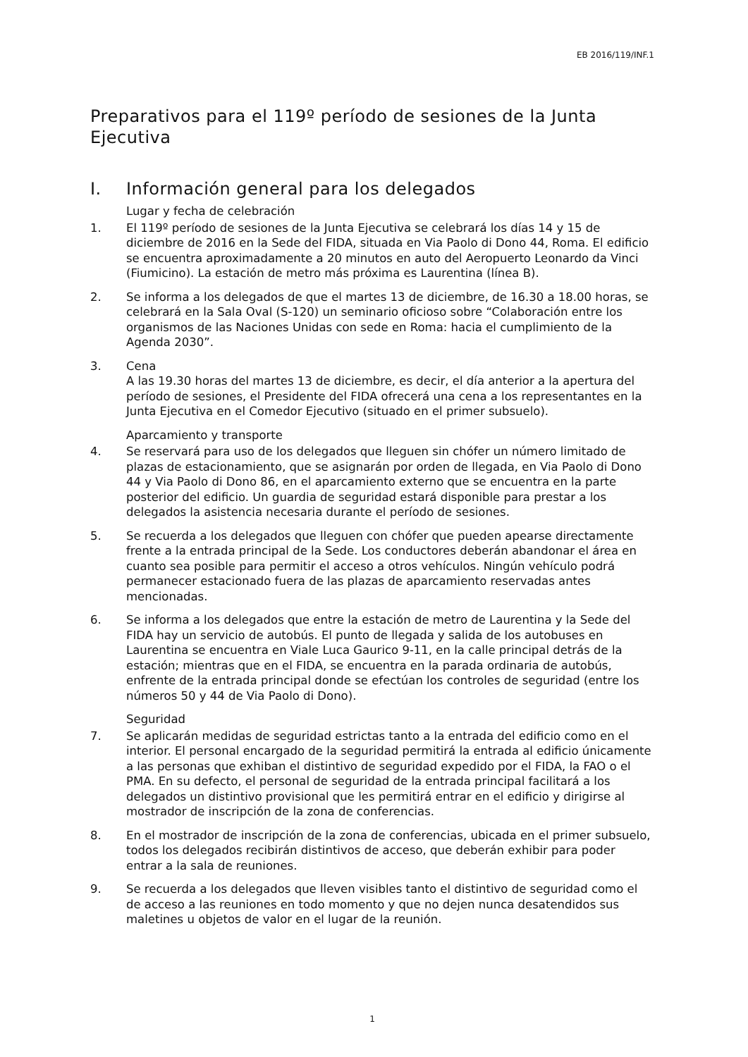EB 2016/119/INF.1
Preparativos para el 119º período de sesiones de la Junta Ejecutiva
I. Información general para los delegados
Lugar y fecha de celebración
1. El 119º período de sesiones de la Junta Ejecutiva se celebrará los días 14 y 15 de diciembre de 2016 en la Sede del FIDA, situada en Via Paolo di Dono 44, Roma. El edificio se encuentra aproximadamente a 20 minutos en auto del Aeropuerto Leonardo da Vinci (Fiumicino). La estación de metro más próxima es Laurentina (línea B).
2. Se informa a los delegados de que el martes 13 de diciembre, de 16.30 a 18.00 horas, se celebrará en la Sala Oval (S-120) un seminario oficioso sobre “Colaboración entre los organismos de las Naciones Unidas con sede en Roma: hacia el cumplimiento de la Agenda 2030”.
3. Cena
A las 19.30 horas del martes 13 de diciembre, es decir, el día anterior a la apertura del período de sesiones, el Presidente del FIDA ofrecerá una cena a los representantes en la Junta Ejecutiva en el Comedor Ejecutivo (situado en el primer subsuelo).
Aparcamiento y transporte
4. Se reservará para uso de los delegados que lleguen sin chófer un número limitado de plazas de estacionamiento, que se asignarán por orden de llegada, en Via Paolo di Dono 44 y Via Paolo di Dono 86, en el aparcamiento externo que se encuentra en la parte posterior del edificio. Un guardia de seguridad estará disponible para prestar a los delegados la asistencia necesaria durante el período de sesiones.
5. Se recuerda a los delegados que lleguen con chófer que pueden apearse directamente frente a la entrada principal de la Sede. Los conductores deberán abandonar el área en cuanto sea posible para permitir el acceso a otros vehículos. Ningún vehículo podrá permanecer estacionado fuera de las plazas de aparcamiento reservadas antes mencionadas.
6. Se informa a los delegados que entre la estación de metro de Laurentina y la Sede del FIDA hay un servicio de autobús. El punto de llegada y salida de los autobuses en Laurentina se encuentra en Viale Luca Gaurico 9-11, en la calle principal detrás de la estación; mientras que en el FIDA, se encuentra en la parada ordinaria de autobús, enfrente de la entrada principal donde se efectúan los controles de seguridad (entre los números 50 y 44 de Via Paolo di Dono).
Seguridad
7. Se aplicarán medidas de seguridad estrictas tanto a la entrada del edificio como en el interior. El personal encargado de la seguridad permitirá la entrada al edificio únicamente a las personas que exhiban el distintivo de seguridad expedido por el FIDA, la FAO o el PMA. En su defecto, el personal de seguridad de la entrada principal facilitará a los delegados un distintivo provisional que les permitirá entrar en el edificio y dirigirse al mostrador de inscripción de la zona de conferencias.
8. En el mostrador de inscripción de la zona de conferencias, ubicada en el primer subsuelo, todos los delegados recibirán distintivos de acceso, que deberán exhibir para poder entrar a la sala de reuniones.
9. Se recuerda a los delegados que lleven visibles tanto el distintivo de seguridad como el de acceso a las reuniones en todo momento y que no dejen nunca desatendidos sus maletines u objetos de valor en el lugar de la reunión.
1